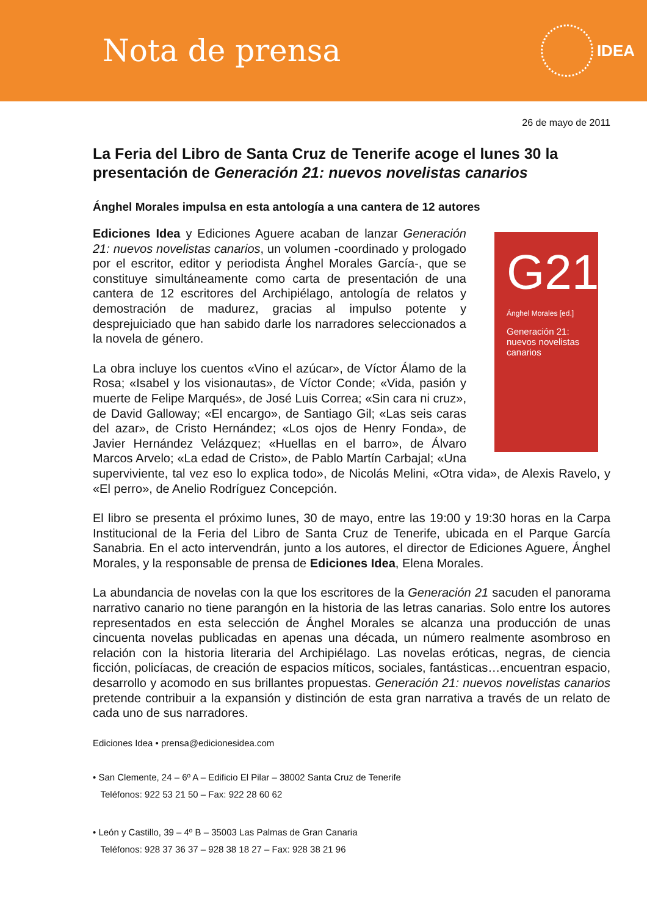Nota de prensa
IDEA
26 de mayo de 2011
La Feria del Libro de Santa Cruz de Tenerife acoge el lunes 30 la presentación de Generación 21: nuevos novelistas canarios
Ánghel Morales impulsa en esta antología a una cantera de 12 autores
G21
Ánghel Morales [ed.]
Generación 21: nuevos novelistas canarios
Ediciones Idea y Ediciones Aguere acaban de lanzar Generación 21: nuevos novelistas canarios, un volumen -coordinado y prologado por el escritor, editor y periodista Ánghel Morales García-, que se constituye simultáneamente como carta de presentación de una cantera de 12 escritores del Archipiélago, antología de relatos y demostración de madurez, gracias al impulso potente y desprejuiciado que han sabido darle los narradores seleccionados a la novela de género.
La obra incluye los cuentos «Vino el azúcar», de Víctor Álamo de la Rosa; «Isabel y los visionautas», de Víctor Conde; «Vida, pasión y muerte de Felipe Marqués», de José Luis Correa; «Sin cara ni cruz», de David Galloway; «El encargo», de Santiago Gil; «Las seis caras del azar», de Cristo Hernández; «Los ojos de Henry Fonda», de Javier Hernández Velázquez; «Huellas en el barro», de Álvaro Marcos Arvelo; «La edad de Cristo», de Pablo Martín Carbajal; «Una superviviente, tal vez eso lo explica todo», de Nicolás Melini, «Otra vida», de Alexis Ravelo, y «El perro», de Anelio Rodríguez Concepción.
El libro se presenta el próximo lunes, 30 de mayo, entre las 19:00 y 19:30 horas en la Carpa Institucional de la Feria del Libro de Santa Cruz de Tenerife, ubicada en el Parque García Sanabria. En el acto intervendrán, junto a los autores, el director de Ediciones Aguere, Ánghel Morales, y la responsable de prensa de Ediciones Idea, Elena Morales.
La abundancia de novelas con la que los escritores de la Generación 21 sacuden el panorama narrativo canario no tiene parangón en la historia de las letras canarias. Solo entre los autores representados en esta selección de Ánghel Morales se alcanza una producción de unas cincuenta novelas publicadas en apenas una década, un número realmente asombroso en relación con la historia literaria del Archipiélago. Las novelas eróticas, negras, de ciencia ficción, policíacas, de creación de espacios míticos, sociales, fantásticas…encuentran espacio, desarrollo y acomodo en sus brillantes propuestas. Generación 21: nuevos novelistas canarios pretende contribuir a la expansión y distinción de esta gran narrativa a través de un relato de cada uno de sus narradores.
Ediciones Idea • prensa@edicionesidea.com
• San Clemente, 24 – 6º A – Edificio El Pilar – 38002 Santa Cruz de Tenerife
Teléfonos: 922 53 21 50 – Fax: 922 28 60 62
• León y Castillo, 39 – 4º B – 35003 Las Palmas de Gran Canaria
Teléfonos: 928 37 36 37 – 928 38 18 27 – Fax: 928 38 21 96